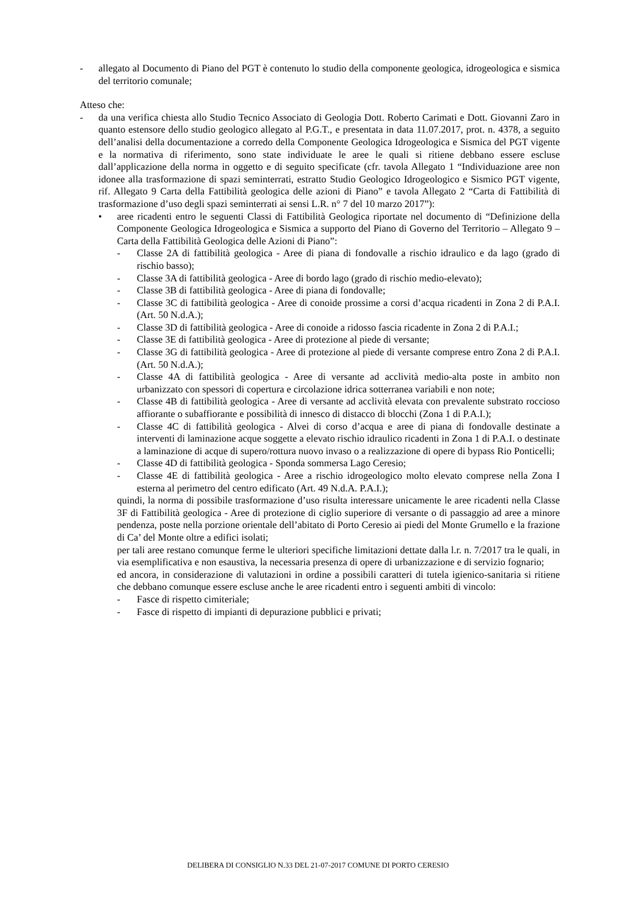- allegato al Documento di Piano del PGT è contenuto lo studio della componente geologica, idrogeologica e sismica del territorio comunale;
Atteso che:
- da una verifica chiesta allo Studio Tecnico Associato di Geologia Dott. Roberto Carimati e Dott. Giovanni Zaro in quanto estensore dello studio geologico allegato al P.G.T., e presentata in data 11.07.2017, prot. n. 4378, a seguito dell’analisi della documentazione a corredo della Componente Geologica Idrogeologica e Sismica del PGT vigente e la normativa di riferimento, sono state individuate le aree le quali si ritiene debbano essere escluse dall’applicazione della norma in oggetto e di seguito specificate (cfr. tavola Allegato 1 “Individuazione aree non idonee alla trasformazione di spazi seminterrati, estratto Studio Geologico Idrogeologico e Sismico PGT vigente, rif. Allegato 9 Carta della Fattibilità geologica delle azioni di Piano” e tavola Allegato 2 “Carta di Fattibilità di trasformazione d’uso degli spazi seminterrati ai sensi L.R. n° 7 del 10 marzo 2017”):
• aree ricadenti entro le seguenti Classi di Fattibilità Geologica riportate nel documento di “Definizione della Componente Geologica Idrogeologica e Sismica a supporto del Piano di Governo del Territorio – Allegato 9 – Carta della Fattibilità Geologica delle Azioni di Piano”:
- Classe 2A di fattibilità geologica - Aree di piana di fondovalle a rischio idraulico e da lago (grado di rischio basso);
- Classe 3A di fattibilità geologica - Aree di bordo lago (grado di rischio medio-elevato);
- Classe 3B di fattibilità geologica - Aree di piana di fondovalle;
- Classe 3C di fattibilità geologica - Aree di conoide prossime a corsi d’acqua ricadenti in Zona 2 di P.A.I. (Art. 50 N.d.A.);
- Classe 3D di fattibilità geologica - Aree di conoide a ridosso fascia ricadente in Zona 2 di P.A.I.;
- Classe 3E di fattibilità geologica - Aree di protezione al piede di versante;
- Classe 3G di fattibilità geologica - Aree di protezione al piede di versante comprese entro Zona 2 di P.A.I. (Art. 50 N.d.A.);
- Classe 4A di fattibilità geologica - Aree di versante ad acclività medio-alta poste in ambito non urbanizzato con spessori di copertura e circolazione idrica sotterranea variabili e non note;
- Classe 4B di fattibilità geologica - Aree di versante ad acclività elevata con prevalente substrato roccioso affiorante o subaffiorante e possibilità di innesco di distacco di blocchi (Zona 1 di P.A.I.);
- Classe 4C di fattibilità geologica - Alvei di corso d’acqua e aree di piana di fondovalle destinate a interventi di laminazione acque soggette a elevato rischio idraulico ricadenti in Zona 1 di P.A.I. o destinate a laminazione di acque di supero/rottura nuovo invaso o a realizzazione di opere di bypass Rio Ponticelli;
- Classe 4D di fattibilità geologica - Sponda sommersa Lago Ceresio;
- Classe 4E di fattibilità geologica - Aree a rischio idrogeologico molto elevato comprese nella Zona I esterna al perimetro del centro edificato (Art. 49 N.d.A. P.A.I.);
quindi, la norma di possibile trasformazione d’uso risulta interessare unicamente le aree ricadenti nella Classe 3F di Fattibilità geologica - Aree di protezione di ciglio superiore di versante o di passaggio ad aree a minore pendenza, poste nella porzione orientale dell’abitato di Porto Ceresio ai piedi del Monte Grumello e la frazione di Ca’ del Monte oltre a edifici isolati;
per tali aree restano comunque ferme le ulteriori specifiche limitazioni dettate dalla l.r. n. 7/2017 tra le quali, in via esemplificativa e non esaustiva, la necessaria presenza di opere di urbanizzazione e di servizio fognario;
ed ancora, in considerazione di valutazioni in ordine a possibili caratteri di tutela igienico-sanitaria si ritiene che debbano comunque essere escluse anche le aree ricadenti entro i seguenti ambiti di vincolo:
- Fasce di rispetto cimiteriale;
- Fasce di rispetto di impianti di depurazione pubblici e privati;
DELIBERA DI CONSIGLIO N.33 DEL 21-07-2017 COMUNE DI PORTO CERESIO